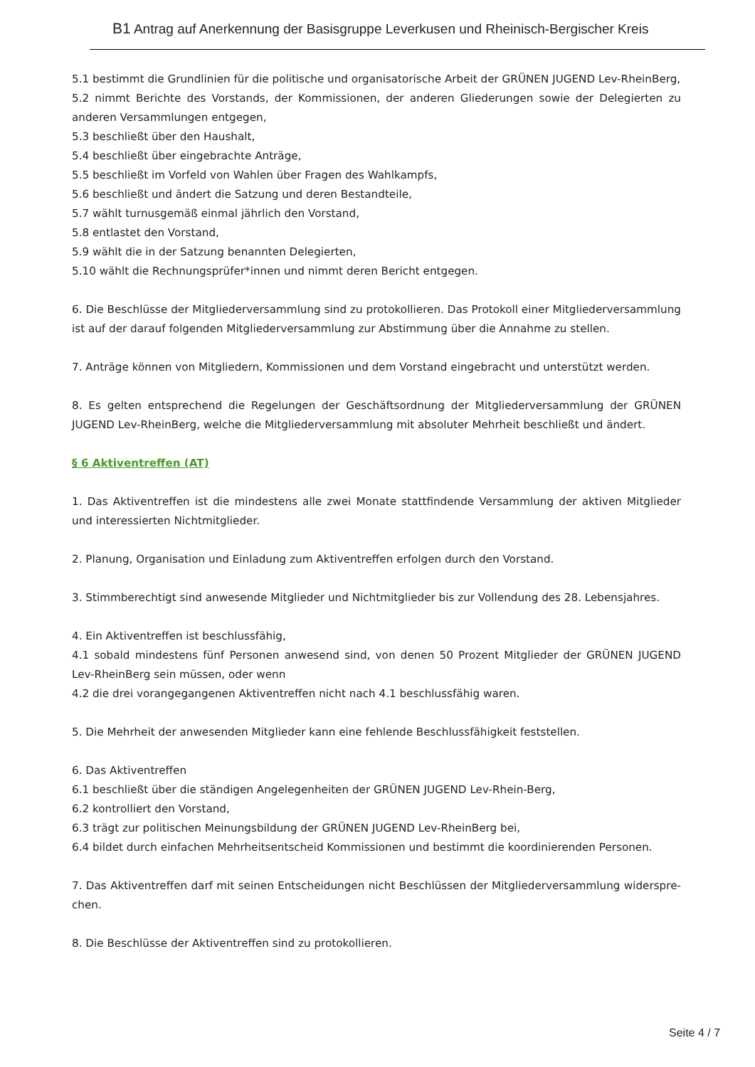B1 Antrag auf Anerkennung der Basisgruppe Leverkusen und Rheinisch-Bergischer Kreis
5.1 bestimmt die Grundlinien für die politische und organisatorische Arbeit der GRÜNEN JUGEND Lev-RheinBerg,
5.2 nimmt Berichte des Vorstands, der Kommissionen, der anderen Gliederungen sowie der Delegierten zu anderen Versammlungen entgegen,
5.3 beschließt über den Haushalt,
5.4 beschließt über eingebrachte Anträge,
5.5 beschließt im Vorfeld von Wahlen über Fragen des Wahlkampfs,
5.6 beschließt und ändert die Satzung und deren Bestandteile,
5.7 wählt turnusgemäß einmal jährlich den Vorstand,
5.8 entlastet den Vorstand,
5.9 wählt die in der Satzung benannten Delegierten,
5.10 wählt die Rechnungsprüfer*innen und nimmt deren Bericht entgegen.
6. Die Beschlüsse der Mitgliederversammlung sind zu protokollieren. Das Protokoll einer Mitgliederversammlung ist auf der darauf folgenden Mitgliederversammlung zur Abstimmung über die Annahme zu stellen.
7. Anträge können von Mitgliedern, Kommissionen und dem Vorstand eingebracht und unterstützt werden.
8. Es gelten entsprechend die Regelungen der Geschäftsordnung der Mitgliederversammlung der GRÜNEN JUGEND Lev-RheinBerg, welche die Mitgliederversammlung mit absoluter Mehrheit beschließt und ändert.
§ 6 Aktiventreffen (AT)
1. Das Aktiventreffen ist die mindestens alle zwei Monate stattfindende Versammlung der aktiven Mitglieder und interessierten Nichtmitglieder.
2. Planung, Organisation und Einladung zum Aktiventreffen erfolgen durch den Vorstand.
3. Stimmberechtigt sind anwesende Mitglieder und Nichtmitglieder bis zur Vollendung des 28. Lebensjahres.
4. Ein Aktiventreffen ist beschlussfähig,
4.1 sobald mindestens fünf Personen anwesend sind, von denen 50 Prozent Mitglieder der GRÜNEN JUGEND Lev-RheinBerg sein müssen, oder wenn
4.2 die drei vorangegangenen Aktiventreffen nicht nach 4.1 beschlussfähig waren.
5. Die Mehrheit der anwesenden Mitglieder kann eine fehlende Beschlussfähigkeit feststellen.
6. Das Aktiventreffen
6.1 beschließt über die ständigen Angelegenheiten der GRÜNEN JUGEND Lev-Rhein-Berg,
6.2 kontrolliert den Vorstand,
6.3 trägt zur politischen Meinungsbildung der GRÜNEN JUGEND Lev-RheinBerg bei,
6.4 bildet durch einfachen Mehrheitsentscheid Kommissionen und bestimmt die koordinierenden Personen.
7. Das Aktiventreffen darf mit seinen Entscheidungen nicht Beschlüssen der Mitgliederversammlung widerspre-chen.
8. Die Beschlüsse der Aktiventreffen sind zu protokollieren.
Seite 4 / 7